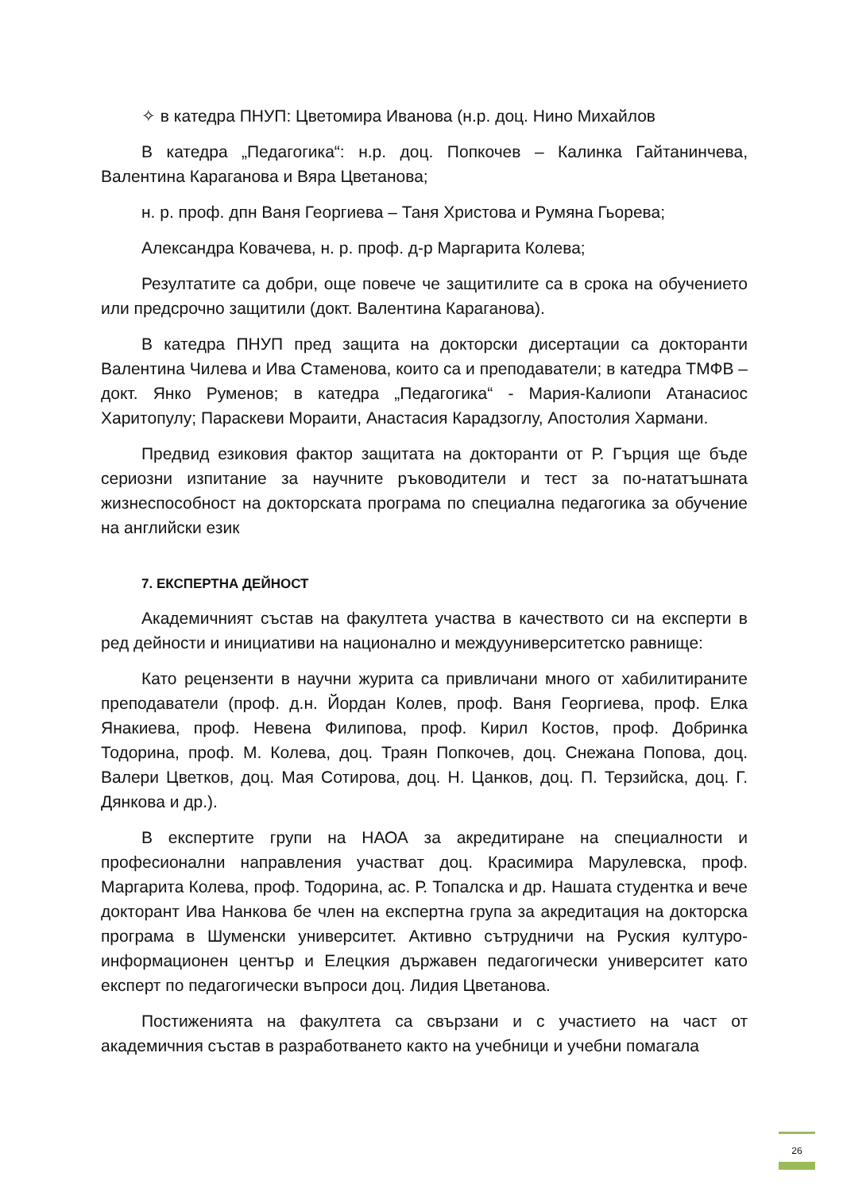✧ в катедра ПНУП: Цветомира Иванова (н.р. доц. Нино Михайлов
В катедра „Педагогика“: н.р. доц. Попкочев – Калинка Гайтанинчева, Валентина Караганова и Вяра Цветанова;
н. р. проф. дпн Ваня Георгиева – Таня Христова и Румяна Гьорева;
Александра Ковачева, н. р. проф. д-р Маргарита Колева;
Резултатите са добри, още повече че защитилите са в срока на обучението или предсрочно защитили (докт. Валентина Караганова).
В катедра ПНУП пред защита на докторски дисертации са докторанти Валентина Чилева и Ива Стаменова, които са и преподаватели; в катедра ТМФВ – докт. Янко Руменов; в катедра „Педагогика“ - Мария-Калиопи Атанасиос Харитопулу; Параскеви Мораити, Анастасия Карадзоглу, Апостолия Хармани.
Предвид езиковия фактор защитата на докторанти от Р. Гърция ще бъде сериозни изпитание за научните ръководители и тест за по-нататъшната жизнеспособност на докторската програма по специална педагогика за обучение на английски език
7. ЕКСПЕРТНА ДЕЙНОСТ
Академичният състав на факултета участва в качеството си на експерти в ред дейности и инициативи на национално и междууниверситетско равнище:
Като рецензенти в научни журита са привличани много от хабилитираните преподаватели (проф. д.н. Йордан Колев, проф. Ваня Георгиева, проф. Елка Янакиева, проф. Невена Филипова, проф. Кирил Костов, проф. Добринка Тодорина, проф. М. Колева, доц. Траян Попкочев, доц. Снежана Попова, доц. Валери Цветков, доц. Мая Сотирова, доц. Н. Цанков, доц. П. Терзийска, доц. Г. Дянкова и др.).
В експертите групи на НАОА за акредитиране на специалности и професионални направления участват доц. Красимира Марулевска, проф. Маргарита Колева, проф. Тодорина, ас. Р. Топалска и др. Нашата студентка и вече докторант Ива Нанкова бе член на експертна група за акредитация на докторска програма в Шуменски университет. Активно сътрудничи на Руския културо-информационен център и Елецкия държавен педагогически университет като експерт по педагогически въпроси доц. Лидия Цветанова.
Постиженията на факултета са свързани и с участието на част от академичния състав в разработването както на учебници и учебни помагала
26